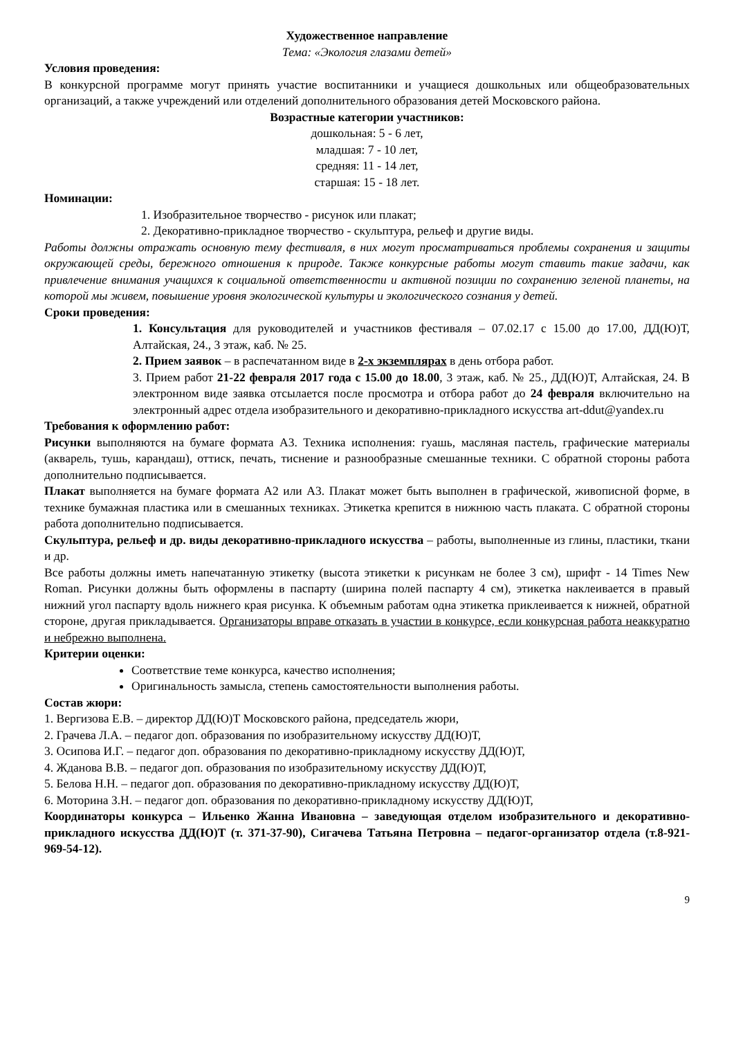Художественное направление
Тема: «Экология глазами детей»
Условия проведения:
В конкурсной программе могут принять участие воспитанники и учащиеся дошкольных или общеобразовательных организаций, а также учреждений или отделений дополнительного образования детей Московского района.
Возрастные категории участников:
дошкольная: 5 - 6 лет,
младшая: 7 - 10 лет,
средняя: 11 - 14 лет,
старшая: 15 - 18 лет.
Номинации:
1. Изобразительное творчество - рисунок или плакат;
2. Декоративно-прикладное творчество - скульптура, рельеф и другие виды.
Работы должны отражать основную тему фестиваля, в них могут просматриваться проблемы сохранения и защиты окружающей среды, бережного отношения к природе. Также конкурсные работы могут ставить такие задачи, как привлечение внимания учащихся к социальной ответственности и активной позиции по сохранению зеленой планеты, на которой мы живем, повышение уровня экологической культуры и экологического сознания у детей.
Сроки проведения:
1. Консультация для руководителей и участников фестиваля – 07.02.17 с 15.00 до 17.00, ДД(Ю)Т, Алтайская, 24., 3 этаж, каб. № 25.
2. Прием заявок – в распечатанном виде в 2-х экземплярах в день отбора работ.
3. Прием работ 21-22 февраля 2017 года с 15.00 до 18.00, 3 этаж, каб. № 25., ДД(Ю)Т, Алтайская, 24. В электронном виде заявка отсылается после просмотра и отбора работ до 24 февраля включительно на электронный адрес отдела изобразительного и декоративно-прикладного искусства art-ddut@yandex.ru
Требования к оформлению работ:
Рисунки выполняются на бумаге формата А3. Техника исполнения: гуашь, масляная пастель, графические материалы (акварель, тушь, карандаш), оттиск, печать, тиснение и разнообразные смешанные техники. С обратной стороны работа дополнительно подписывается.
Плакат выполняется на бумаге формата А2 или А3. Плакат может быть выполнен в графической, живописной форме, в технике бумажная пластика или в смешанных техниках. Этикетка крепится в нижнюю часть плаката. С обратной стороны работа дополнительно подписывается.
Скульптура, рельеф и др. виды декоративно-прикладного искусства – работы, выполненные из глины, пластики, ткани и др.
Все работы должны иметь напечатанную этикетку (высота этикетки к рисункам не более 3 см), шрифт - 14 Times New Roman. Рисунки должны быть оформлены в паспарту (ширина полей паспарту 4 см), этикетка наклеивается в правый нижний угол паспарту вдоль нижнего края рисунка. К объемным работам одна этикетка приклеивается к нижней, обратной стороне, другая прикладывается. Организаторы вправе отказать в участии в конкурсе, если конкурсная работа неаккуратно и небрежно выполнена.
Критерии оценки:
Соответствие теме конкурса, качество исполнения;
Оригинальность замысла, степень самостоятельности выполнения работы.
Состав жюри:
1. Вергизова Е.В. – директор ДД(Ю)Т Московского района, председатель жюри,
2. Грачева Л.А. – педагог доп. образования по изобразительному искусству ДД(Ю)Т,
3. Осипова И.Г. – педагог доп. образования по декоративно-прикладному искусству ДД(Ю)Т,
4. Жданова В.В. – педагог доп. образования по изобразительному искусству ДД(Ю)Т,
5. Белова Н.Н. – педагог доп. образования по декоративно-прикладному искусству ДД(Ю)Т,
6. Моторина З.Н. – педагог доп. образования по декоративно-прикладному искусству ДД(Ю)Т,
Координаторы конкурса – Ильенко Жанна Ивановна – заведующая отделом изобразительного и декоративно-прикладного искусства ДД(Ю)Т (т. 371-37-90), Сигачева Татьяна Петровна – педагог-организатор отдела (т.8-921-969-54-12).
9